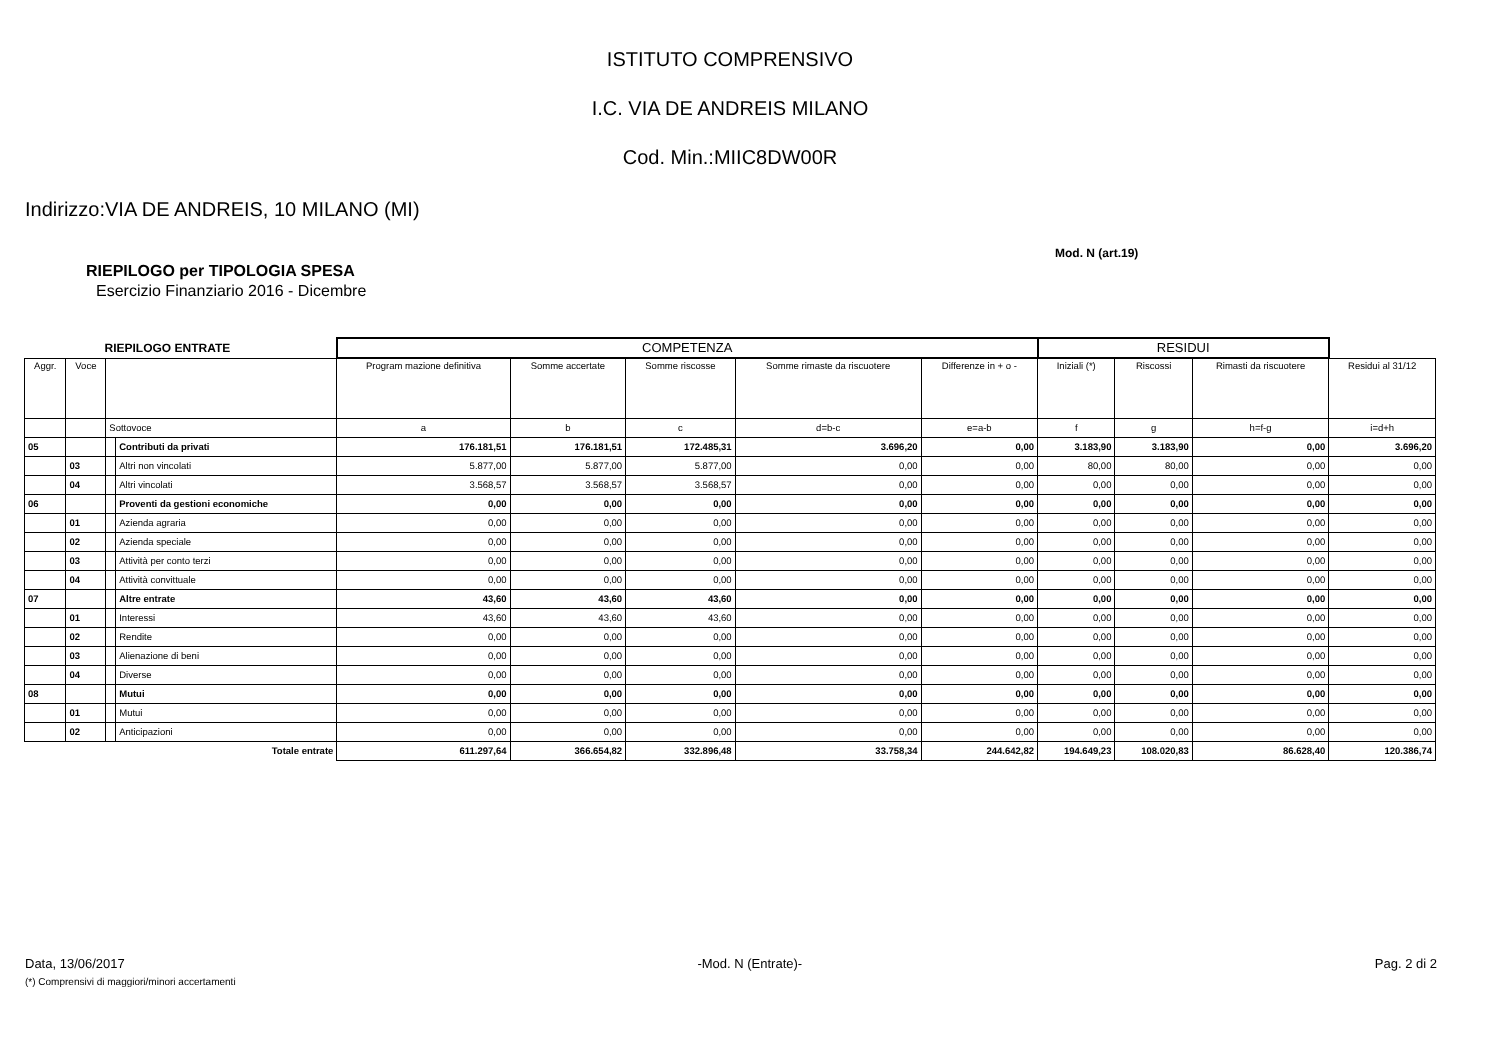ISTITUTO COMPRENSIVO
I.C. VIA DE ANDREIS MILANO
Cod. Min.:MIIC8DW00R
Indirizzo:VIA DE ANDREIS, 10 MILANO (MI)
Mod. N (art.19)
RIEPILOGO per TIPOLOGIA SPESA
Esercizio Finanziario 2016 - Dicembre
| RIEPILOGO ENTRATE | | | | COMPETENZA | | | | | RESIDUI | | | |
| Aggr. | Voce | | | Program mazione definitiva | Somme accertate | Somme riscosse | Somme rimaste da riscuotere | Differenze in + o - | Iniziali (*) | Riscossi | Rimasti da riscuotere | Residui al 31/12 |
| | | Sottovoce | | a | b | c | d=b-c | e=a-b | f | g | h=f-g | i=d+h |
| 05 | | | Contributi da privati | 176.181,51 | 176.181,51 | 172.485,31 | 3.696,20 | 0,00 | 3.183,90 | 3.183,90 | 0,00 | 3.696,20 |
| | 03 | | Altri non vincolati | 5.877,00 | 5.877,00 | 5.877,00 | 0,00 | 0,00 | 80,00 | 80,00 | 0,00 | 0,00 |
| | 04 | | Altri vincolati | 3.568,57 | 3.568,57 | 3.568,57 | 0,00 | 0,00 | 0,00 | 0,00 | 0,00 | 0,00 |
| 06 | | | Proventi da gestioni economiche | 0,00 | 0,00 | 0,00 | 0,00 | 0,00 | 0,00 | 0,00 | 0,00 | 0,00 |
| | 01 | | Azienda agraria | 0,00 | 0,00 | 0,00 | 0,00 | 0,00 | 0,00 | 0,00 | 0,00 | 0,00 |
| | 02 | | Azienda speciale | 0,00 | 0,00 | 0,00 | 0,00 | 0,00 | 0,00 | 0,00 | 0,00 | 0,00 |
| | 03 | | Attività per conto terzi | 0,00 | 0,00 | 0,00 | 0,00 | 0,00 | 0,00 | 0,00 | 0,00 | 0,00 |
| | 04 | | Attività convittuale | 0,00 | 0,00 | 0,00 | 0,00 | 0,00 | 0,00 | 0,00 | 0,00 | 0,00 |
| 07 | | | Altre entrate | 43,60 | 43,60 | 43,60 | 0,00 | 0,00 | 0,00 | 0,00 | 0,00 | 0,00 |
| | 01 | | Interessi | 43,60 | 43,60 | 43,60 | 0,00 | 0,00 | 0,00 | 0,00 | 0,00 | 0,00 |
| | 02 | | Rendite | 0,00 | 0,00 | 0,00 | 0,00 | 0,00 | 0,00 | 0,00 | 0,00 | 0,00 |
| | 03 | | Alienazione di beni | 0,00 | 0,00 | 0,00 | 0,00 | 0,00 | 0,00 | 0,00 | 0,00 | 0,00 |
| | 04 | | Diverse | 0,00 | 0,00 | 0,00 | 0,00 | 0,00 | 0,00 | 0,00 | 0,00 | 0,00 |
| 08 | | | Mutui | 0,00 | 0,00 | 0,00 | 0,00 | 0,00 | 0,00 | 0,00 | 0,00 | 0,00 |
| | 01 | | Mutui | 0,00 | 0,00 | 0,00 | 0,00 | 0,00 | 0,00 | 0,00 | 0,00 | 0,00 |
| | 02 | | Anticipazioni | 0,00 | 0,00 | 0,00 | 0,00 | 0,00 | 0,00 | 0,00 | 0,00 | 0,00 |
| Totale entrate | | | | 611.297,64 | 366.654,82 | 332.896,48 | 33.758,34 | 244.642,82 | 194.649,23 | 108.020,83 | 86.628,40 | 120.386,74 |
Data, 13/06/2017 -Mod. N (Entrate)- Pag. 2 di 2
(*) Comprensivi di maggiori/minori accertamenti